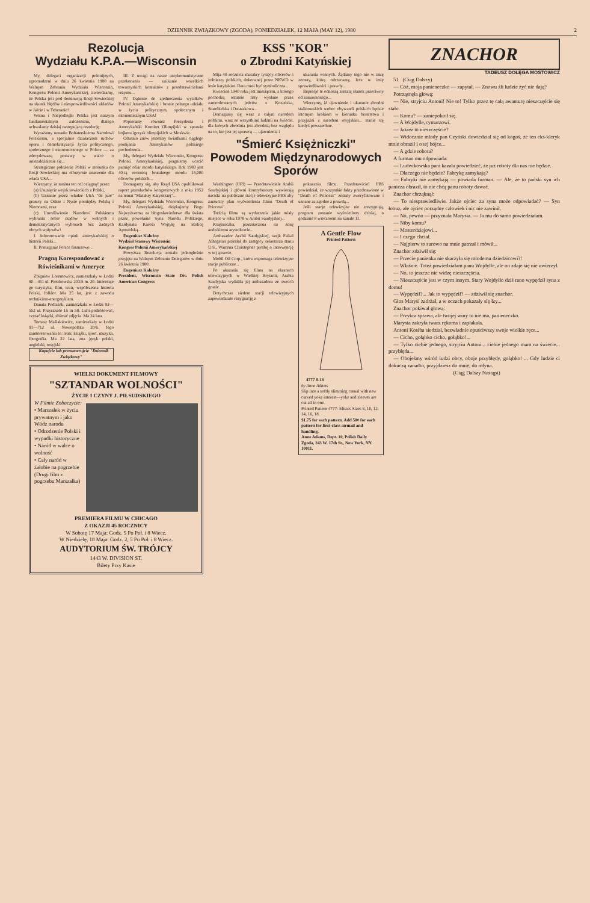DZIENNIK ZWIĄZKOWY (ZGODA), PONIEDZIAŁEK, 12 MAJA (MAY 12), 1980 2
Rezolucja
Wydziału K.P.A.—Wisconsin
My, delegaci organizacji polonijnych, zgromadzeni w dniu 26 kwietnia 1980 na Walnym Zebraniu Wydziału Wisconsin, Kongresu Polonii Amerykańskiej, stwierdzamy, że Polska jest pod dominacją Rosji Sowieckiej na skutek błędów i niesprawiedliwości układów w Jałcie i w Teheranie!
Wolna i Niepodległa Polska jest naszym fundamentalnym założeniem, dlatego uchwalamy dzisiaj następującą rezolucję:
Wyrażamy uznanie Bohaterskiemu Narodowi Polskiemu, a specjalnie działaczom ruchów oporu i demokratyzacji życia politycznego, społecznego i ekonomicznego w Polsce — za zdecydowaną postawę w walce o uniezależnienie się...
Strategiczne położenie Polski w stosunku do Rosji Sowieckiej ma olbrzymie znaczenie dla władz USA...
Wierzymy, że można ten cel osiągnąć przez:
(a) Usunięcie wojsk sowieckich z Polski,
(b) Uznanie przez władze USA "de jure" granicy na Odrze i Nysie pomiędzy Polską i Niemcami, oraz
(c) Umożliwienie Narodowi Polskiemu wybrania sobie rządów w wolnych i demokratycznych wyborach bez żadnych obcych wpływów!
I. Informowanie opinii amerykańskiej o historii Polski...
II. Pomaganie Polsce finansowo...
Pragną Korespondować z Rówieśnikami w Ameryce
Zbigniew Lorentowicz, zamieszkały w Łodzi 90—451 ul. Piotrkowska 203/5 m. 20. Interesuje go turystyka, film, teatr, współczesna historia Polski, folklor. Ma 25 lat, jest z zawodu technikiem-energetykiem.
Danuta Podlasek, zamieszkała w Łodzi 93—552 ul. Przyszkole 15 m 58. Lubi podróżować, czytać książki, zbierać zdjęcia. Ma 24 lata.
Tomasz Maślakiewicz, zamieszkały w Łodzi 91—712 ul. Nowopolska 20/6. Jego zainteresowania to: teatr, książki, sport, muzyka, fotografia. Ma 22 lata, zna język polski, angielski, rosyjski.
Kupujcie lub prenumerujcie "Dziennik Związkowy"
III. Z uwagi na nasze antykomunistyczne przekonania — unikanie wszelkich towarzyskich kontaktów z przedstawicielami reżymu...
IV. Dążenie do zjednoczenia wysiłków Polonii Amerykańskiej i branie pełnego udziału w życiu politycznym, społecznym i ekonomicznym USA!
Popieramy również Prezydenta i Amerykański Komitet Olimpijski w sprawie bojkotu igrzysk olimpijskich w Moskwie.
Ostatnio znów jesteśmy świadkami ciągłego pomijania Amerykanów polskiego pochodzenia...
My, delegaci Wydziału Wisconsin, Kongresu Polonii Amerykańskiej, pragniemy uczcić pamięć ofiar mordu katyńskiego. Rok 1980 jest 40-tą rocznicą brutalnego mordu 15,000 oficerów polskich...
Domagamy się, aby Rząd USA opublikował raport przesłuchów kongresowych z roku 1952 na temat "Masakry Katyńskiej"...
My, delegaci Wydziału Wisconsin, Kongresu Polonii Amerykańskiej, dziękujemy Bogu Najwyższemu za błogosławieństwo dla świata przez powołanie Syna Narodu Polskiego, Kardynała Karola Wojtyłę na Stolicę Apostolską...
Eugeniusz Kałużny
Wydział Stanowy Wisconsin
Kongres Polonii Amerykańskiej
Powyższa Rezolucja została jednogłośnie przyjęta na Walnym Zebraniu Delegatów w dniu 26 kwietnia 1980.
Eugeniusz Kałużny
President, Wisconsin State Div. Polish American Congress
WIELKI DOKUMENT FILMOWY
"SZTANDAR WOLNOŚCI"
ŻYCIE I CZYNY J. PIŁSUDSKIEGO
W Filmie Zobaczycie:
• Marszałek w życiu prywatnym i jako Wódz narodu
• Odrodzenie Polski i wypadki historyczne
• Naród w walce o wolność
• Cały naród w żałobie na pogrzebie (Drugi film z pogrzebu Marszałka)
PREMIERA FILMU W CHICAGO
Z OKAZJI 45 ROCZNICY
W Sobotę 17 Maja: Godz. 5 Po Poł. i 8 Wiecz.
W Niedzielę, 18 Maja: Godz. 2, 5 Po Poł. i 8 Wiecz.
AUDYTORIUM ŚW. TRÓJCY
1443 W. DIVISION ST.
Bilety Przy Kasie
KSS "KOR"
o Zbrodni Katyńskiej
Mija 40 rocznica masakry tysięcy oficerów i żołnierzy polskich, dokonanej przez NKWD w lesie katyńskim. Data musi być symboliczna...
Kwiecień 1940 roku jest miesiącem, z którego pochodzą ostatnie listy wysłane przez zamordowanych jeńców z Kozielska, Starobielska i Ostaszkowa...
Domagamy się wraz z całym narodem polskim, wraz ze wszystkimi ludźmi na świecie, dla których zbrodnia jest zbrodnią bez względu na to, kto jest jej sprawcą — ujawnienia i
ukarania winnych. Żądamy tego nie w imię zemsty, którą odrzucamy, lecz w imię sprawiedliwości i prawdy...
Represje te odnoszą zresztą skutek przeciwny od zamierzonego...
Wierzymy, iż ujawnienie i ukaranie zbrodni stalinowskich wobec obywateli polskich będzie istotnym krokiem w kierunku braterstwa i przyjaźni z narodem rosyjskim... stanie się kiedyś powszechne.
"Śmierć Księżniczki"
Powodem Międzynarodowych Sporów
Washington (UPI) — Przedstawiciele Arabii Saudyjskiej i główni kontrybutorzy wywierają naciski na publiczne stacje telewizyjne PBS aby zarzucily plan wyświetlenia filmu "Death of Princess"...
Treścią filmu są wydarzenia jakie miały miejsce w roku 1978 w Arabii Saudyjskiej...
Księżniczka, przeznaczona na żonę arabskiemu arystokracie...
Ambasador Arabii Saudyjskiej, szejk Faisal Alhegelan przesłał do zastępcy sekretarza stanu U.S., Warrena Christopher prośbę o interwencję w tej sprawie.
Mobil Oil Corp., która wspomaga telewizyjne stacje publiczne...
Po ukazaniu się filmu na ekranach telewizyjnych w Wielkiej Brytanii, Arabia Saudyjska wydaliła jej ambasadora ze swoich granic.
Dotychczas siedem stacji telewizyjnych zapowiedziało rezygnację z
pokazania filmu. Przedstawiciel PBS powiedział, że wszystkie fakty przedstawione w "Death of Princess" zostały zweryfikowane i uznane za zgodne z prawdą...
Jeśli stacje telewizyjne nie zrezygnują, program zostanie wyświetlony dzisiaj, o godzinie 8 wieczorem na kanale 11.
A Gentle Flow
Printed Pattern
4777 8-18
by Anne Adams
Slip into a softly slimming casual with new curved yoke interest—yoke and sleeves are cut all in one.
Printed Pattern 4777: Misses Sizes 8, 10, 12, 14, 16, 18.
$1.75 for each pattern. Add 50¢ for each pattern for first-class airmail and handling.
Anne Adams, Dept. 10, Polish Daily Zgoda, 243 W. 17th St., New York, NY. 10011.
ZNACHOR
TADEUSZ DOŁĘGA MOSTOWICZ
51 (Ciąg Dalszy)
— Cóż, moja panieneczko — zapytał. — Znowu źli ludzie żyć nie dają?
Potrząsnęła głową:
— Nie, stryjciu Antoni! Nie to! Tylko przez tę całą awanturę nieszczęście się stało.
— Komu? — zaniepokoił się.
— A Wojdylle, rymarzowi.
— Jakież to nieszczęście?
— Widocznie młody pan Czyński dowiedział się od kogoś, że ten eks-kleryk mnie obraził i o tej bójce...
— A gdzie robota?
A furman mu odpowiada:
— Ludwikowska pani kazała powiedzieć, że już roboty dla nas nie będzie.
— Dlaczego nie będzie? Fabrykę zamykają?
— Fabryki nie zamykają — powiada furman. — Ale, że to pański syn ich panicza obraził, to nie chcą panu roboty dawać.
Znachor chrząknął:
— To niesprawiedliwie. Jakże ojciec za syna może odpowiadać? — Syn łobuz, ale ojciec porządny człowiek i nic nie zawinił.
— No, pewno — przyznała Marysia. — Ja mu do samo powiedziałam.
— Niby komu?
— Mosterdziejowi...
— I czego chciał.
— Najpierw to surowo na mnie patrzał i mówił...
Znachor zdziwił się:
— Przecie panienka nie skarżyła się młodemu dziedzicowi?!
— Właśnie. Toteż powiedziałam panu Wojdylle, ale on zdaje się nie uwierzył.
— No, to jeszcze nie widzę nieszczęścia.
— Nieszczęście jest w czym innym. Stary Wojdyłło dziś rano wypędził syna z domu!
— Wypędził?... Jak to wypędził? — zdziwił się znachor.
Głos Marysi zadrżał, a w oczach pokazały się łzy...
Znachor pokiwał głową:
— Przykra sprawa, ale twojej winy tu nie ma, panieneczko.
Marysia zakryła twarz rękoma i zapłakała.
Antoni Kosiba siedział, bezwładnie opuściwszy swoje wielkie ręce...
— Cicho, gołąbko cicho, gołąbko!...
— Tylko ciebie jednego, stryjciu Antoni... ciebie jednego mam na świecie... przybłęda...
— Obojeśmy wśród ludzi obcy, oboje przybłędy, gołąbko! ... Gdy ludzie ci dokuczą zanadto, przyjdziesz do mnie, do młyna.
(Ciąg Dalszy Nastąpi)